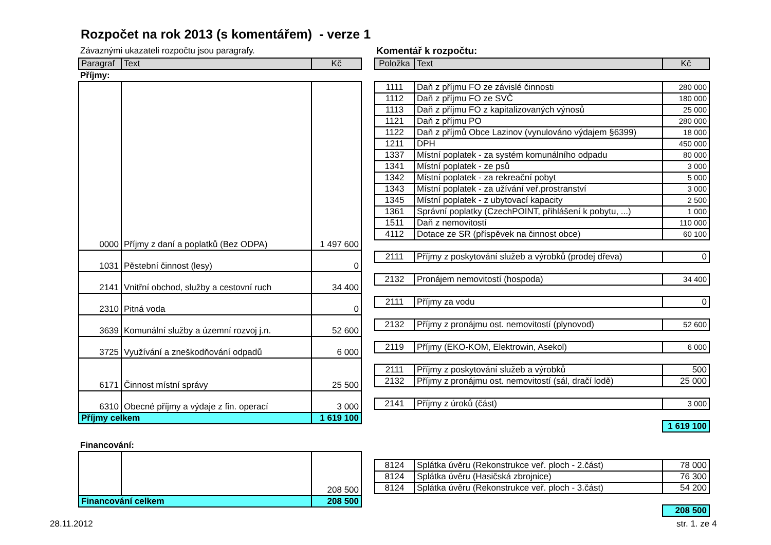Rozpočet na rok 2013 (s komentářem) - verze 1
Závaznými ukazateli rozpočtu jsou paragrafy.
| Paragraf | Text | Kč |
| --- | --- | --- |
Příjmy:
| 0000 | Příjmy z daní a poplatků (Bez ODPA) | 1 497 600 |
| 1031 | Pěstební činnost (lesy) | 0 |
| 2141 | Vnitřní obchod, služby a cestovní ruch | 34 400 |
| 2310 | Pitná voda | 0 |
| 3639 | Komunální služby a územní rozvoj j.n. | 52 600 |
| 3725 | Využívání a zneškodňování odpadů | 6 000 |
| 6171 | Činnost místní správy | 25 500 |
| 6310 | Obecné příjmy a výdaje z fin. operací | 3 000 |
| Příjmy celkem | | 1 619 100 |
Financování:
| | | 208 500 |
| Financování celkem | | 208 500 |
Komentář k rozpočtu:
| Položka | Text | Kč |
| --- | --- | --- |
| 1111 | Daň z příjmu FO ze závislé činnosti | 280 000 |
| 1112 | Daň z příjmu FO ze SVČ | 180 000 |
| 1113 | Daň z příjmu FO z kapitalizovaných výnosů | 25 000 |
| 1121 | Daň z příjmu PO | 280 000 |
| 1122 | Daň z příjmů Obce Lazinov (vynulováno výdajem §6399) | 18 000 |
| 1211 | DPH | 450 000 |
| 1337 | Místní poplatek - za systém komunálního odpadu | 80 000 |
| 1341 | Místní poplatek - ze psů | 3 000 |
| 1342 | Místní poplatek - za rekreační pobyt | 5 000 |
| 1343 | Místní poplatek - za užívání veř.prostranství | 3 000 |
| 1345 | Místní poplatek - z ubytovací kapacity | 2 500 |
| 1361 | Správní poplatky (CzechPOINT, přihlášení k pobytu, ...) | 1 000 |
| 1511 | Daň z nemovitostí | 110 000 |
| 4112 | Dotace ze SR (příspěvek na činnost obce) | 60 100 |
| 2111 | Příjmy z poskytování služeb a výrobků (prodej dřeva) | 0 |
| 2132 | Pronájem nemovitostí (hospoda) | 34 400 |
| 2111 | Příjmy za vodu | 0 |
| 2132 | Příjmy z pronájmu ost. nemovitostí (plynovod) | 52 600 |
| 2119 | Příjmy (EKO-KOM, Elektrowin, Asekol) | 6 000 |
| 2111 | Příjmy z poskytování služeb a výrobků | 500 |
| 2132 | Příjmy z pronájmu ost. nemovitostí (sál, dračí lodě) | 25 000 |
| 2141 | Příjmy z úroků (část) | 3 000 |
| | | 1 619 100 |
| 8124 | Splátka úvěru (Rekonstrukce veř. ploch - 2.část) | 78 000 |
| 8124 | Splátka úvěru (Hasičská zbrojnice) | 76 300 |
| 8124 | Splátka úvěru (Rekonstrukce veř. ploch - 3.část) | 54 200 |
| | | 208 500 |
28.11.2012 str. 1. ze 4